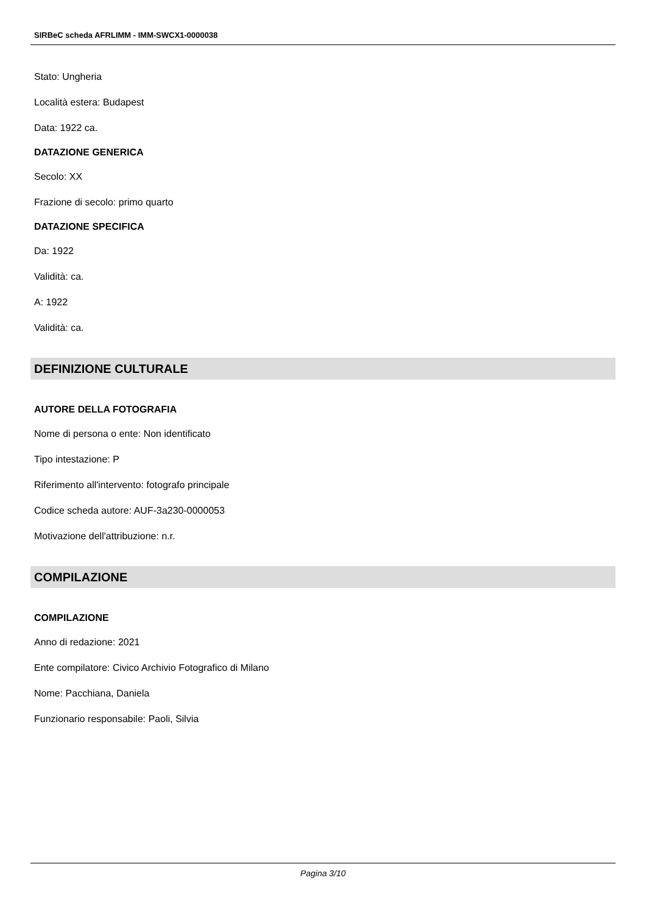SIRBeC scheda AFRLIMM - IMM-SWCX1-0000038
Stato: Ungheria
Località estera: Budapest
Data: 1922 ca.
DATAZIONE GENERICA
Secolo: XX
Frazione di secolo: primo quarto
DATAZIONE SPECIFICA
Da: 1922
Validità: ca.
A: 1922
Validità: ca.
DEFINIZIONE CULTURALE
AUTORE DELLA FOTOGRAFIA
Nome di persona o ente: Non identificato
Tipo intestazione: P
Riferimento all'intervento: fotografo principale
Codice scheda autore: AUF-3a230-0000053
Motivazione dell'attribuzione: n.r.
COMPILAZIONE
COMPILAZIONE
Anno di redazione: 2021
Ente compilatore: Civico Archivio Fotografico di Milano
Nome: Pacchiana, Daniela
Funzionario responsabile: Paoli, Silvia
Pagina 3/10